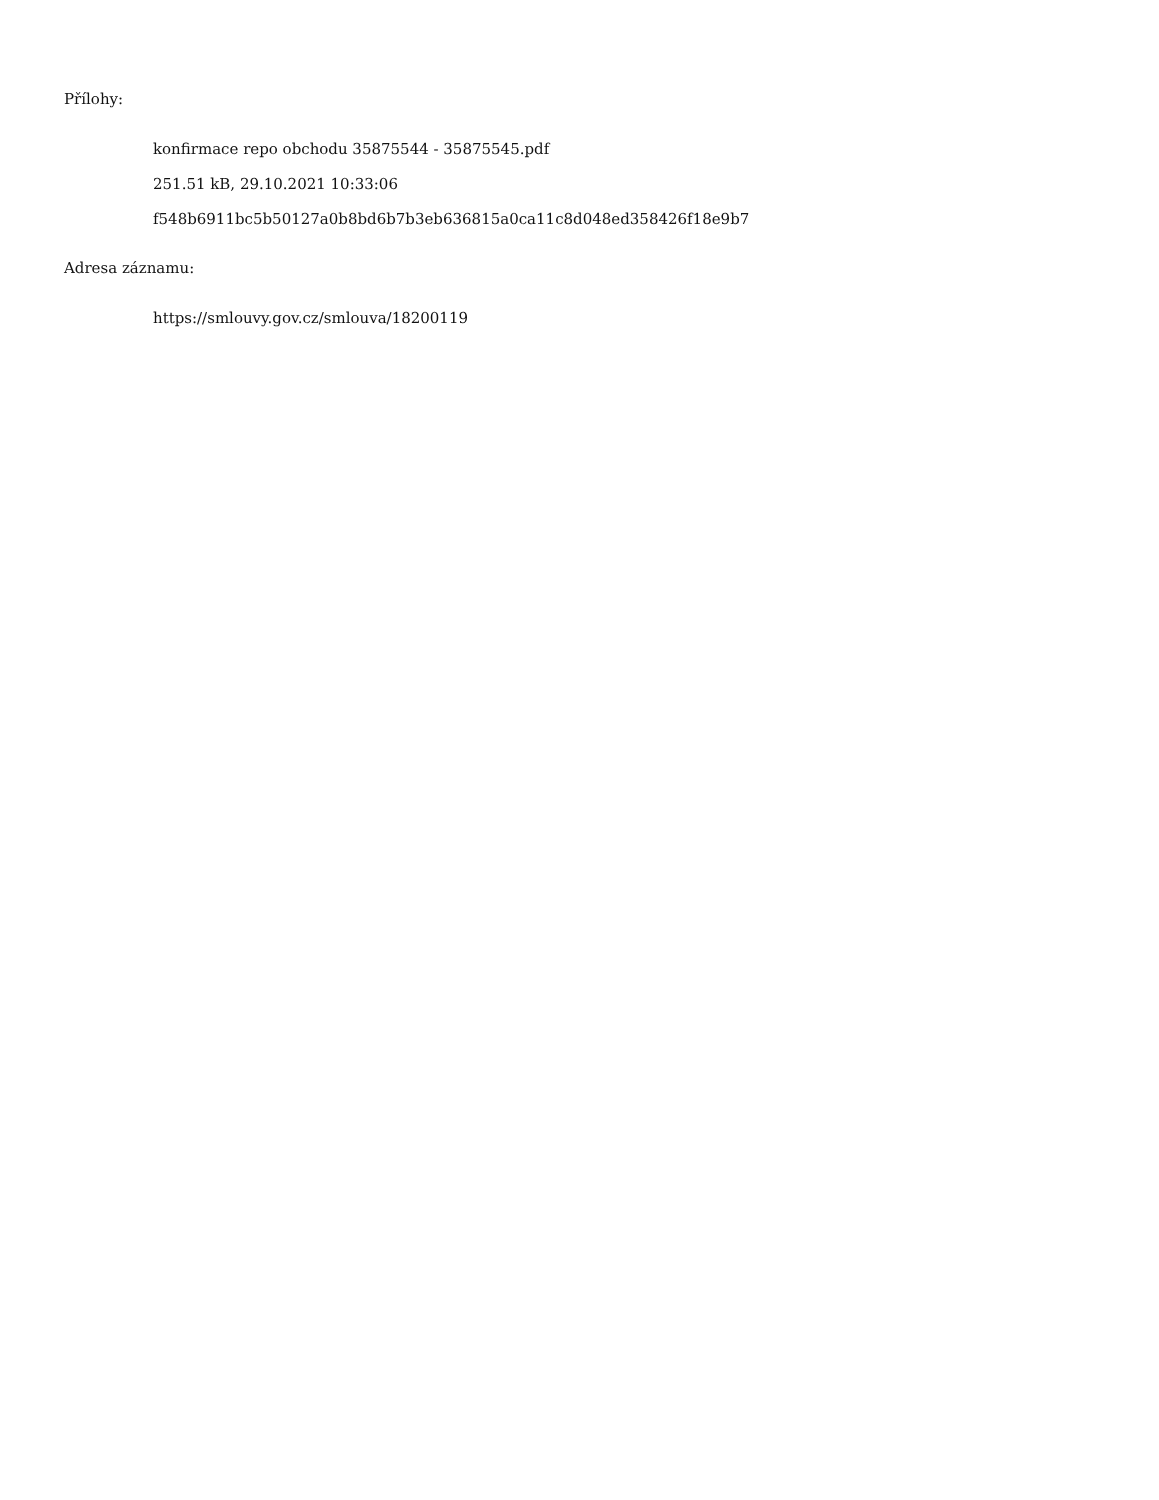Přílohy:
konfirmace repo obchodu 35875544 - 35875545.pdf
251.51 kB, 29.10.2021 10:33:06
f548b6911bc5b50127a0b8bd6b7b3eb636815a0ca11c8d048ed358426f18e9b7
Adresa záznamu:
https://smlouvy.gov.cz/smlouva/18200119